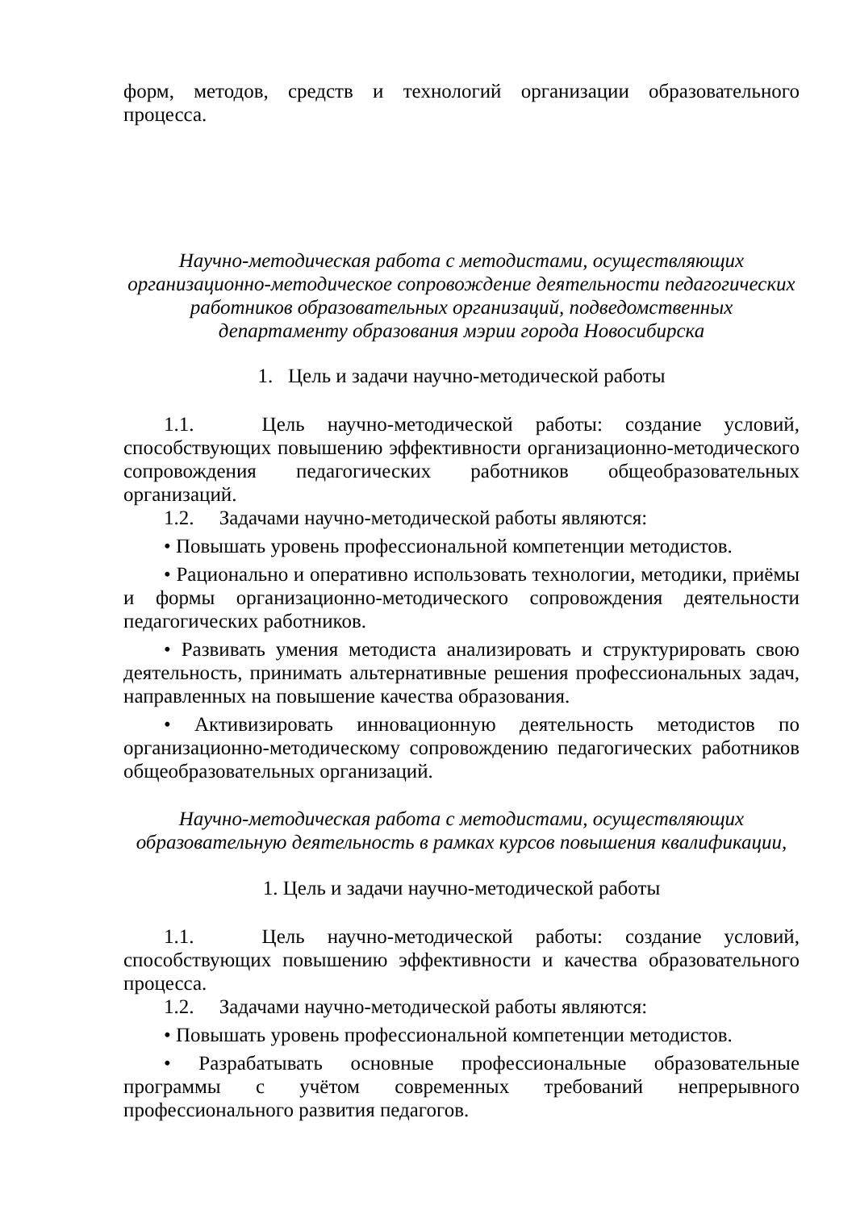форм, методов, средств и технологий организации образовательного процесса.
Научно-методическая работа с методистами, осуществляющих
организационно-методическое сопровождение деятельности педагогических
работников образовательных организаций, подведомственных
департаменту образования мэрии города Новосибирска
1. Цель и задачи научно-методической работы
1.1. Цель научно-методической работы: создание условий, способствующих повышению эффективности организационно-методического сопровождения педагогических работников общеобразовательных организаций.
1.2. Задачами научно-методической работы являются:
• Повышать уровень профессиональной компетенции методистов.
• Рационально и оперативно использовать технологии, методики, приёмы и формы организационно-методического сопровождения деятельности педагогических работников.
• Развивать умения методиста анализировать и структурировать свою деятельность, принимать альтернативные решения профессиональных задач, направленных на повышение качества образования.
• Активизировать инновационную деятельность методистов по организационно-методическому сопровождению педагогических работников общеобразовательных организаций.
Научно-методическая работа с методистами, осуществляющих
образовательную деятельность в рамках курсов повышения квалификации,
1. Цель и задачи научно-методической работы
1.1. Цель научно-методической работы: создание условий, способствующих повышению эффективности и качества образовательного процесса.
1.2. Задачами научно-методической работы являются:
• Повышать уровень профессиональной компетенции методистов.
• Разрабатывать основные профессиональные образовательные программы с учётом современных требований непрерывного профессионального развития педагогов.